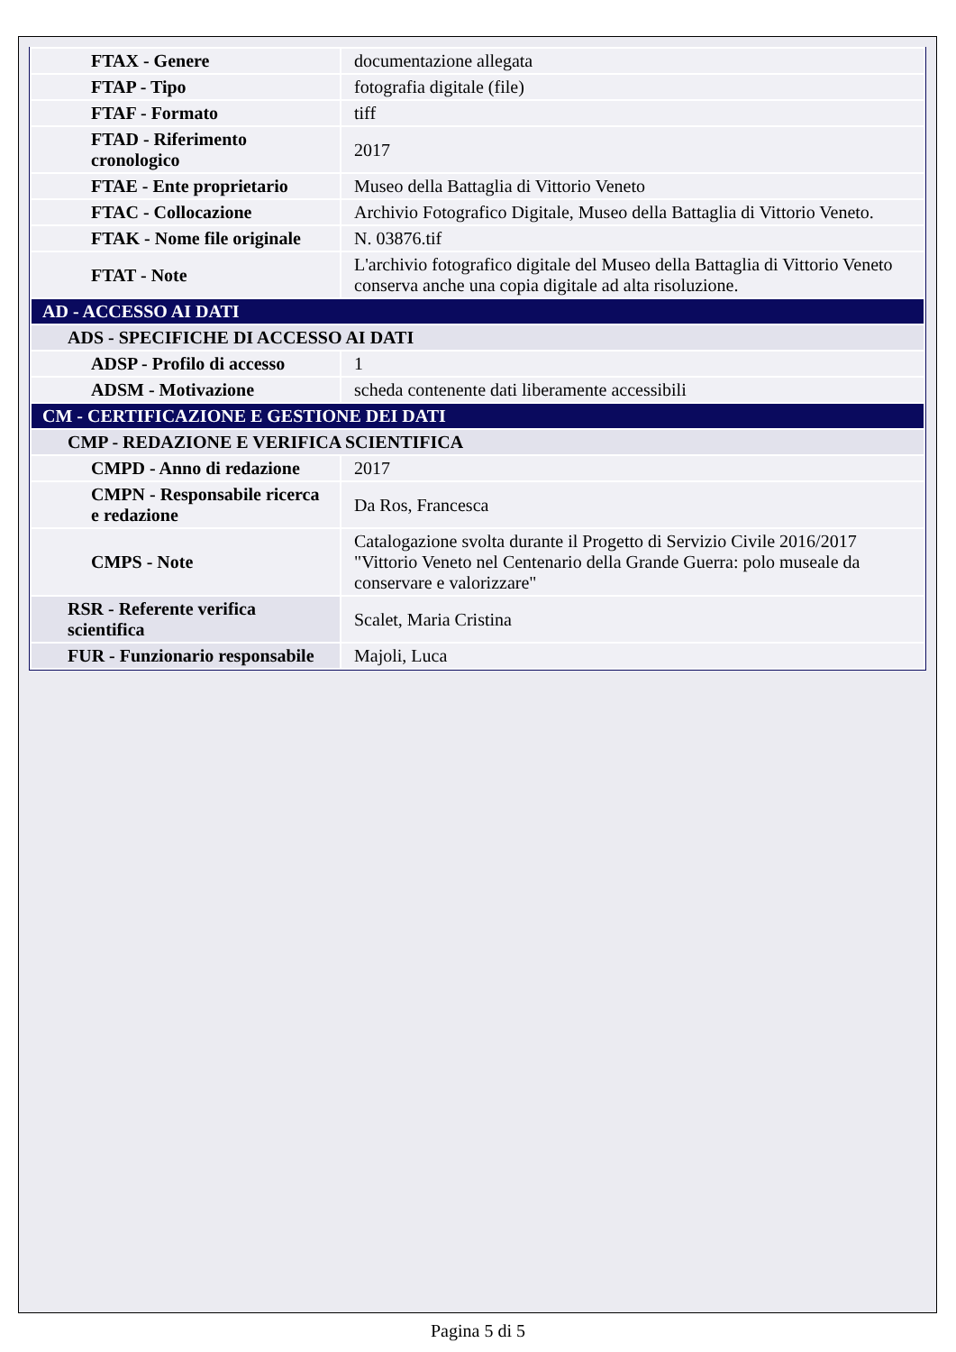| FTAX - Genere | documentazione allegata |
| FTAP - Tipo | fotografia digitale (file) |
| FTAF - Formato | tiff |
| FTAD - Riferimento cronologico | 2017 |
| FTAE - Ente proprietario | Museo della Battaglia di Vittorio Veneto |
| FTAC - Collocazione | Archivio Fotografico Digitale, Museo della Battaglia di Vittorio Veneto. |
| FTAK - Nome file originale | N. 03876.tif |
| FTAT - Note | L'archivio fotografico digitale del Museo della Battaglia di Vittorio Veneto conserva anche una copia digitale ad alta risoluzione. |
| AD - ACCESSO AI DATI | |
| ADS - SPECIFICHE DI ACCESSO AI DATI | |
| ADSP - Profilo di accesso | 1 |
| ADSM - Motivazione | scheda contenente dati liberamente accessibili |
| CM - CERTIFICAZIONE E GESTIONE DEI DATI | |
| CMP - REDAZIONE E VERIFICA SCIENTIFICA | |
| CMPD - Anno di redazione | 2017 |
| CMPN - Responsabile ricerca e redazione | Da Ros, Francesca |
| CMPS - Note | Catalogazione svolta durante il Progetto di Servizio Civile 2016/2017 "Vittorio Veneto nel Centenario della Grande Guerra: polo museale da conservare e valorizzare" |
| RSR - Referente verifica scientifica | Scalet, Maria Cristina |
| FUR - Funzionario responsabile | Majoli, Luca |
Pagina 5 di 5